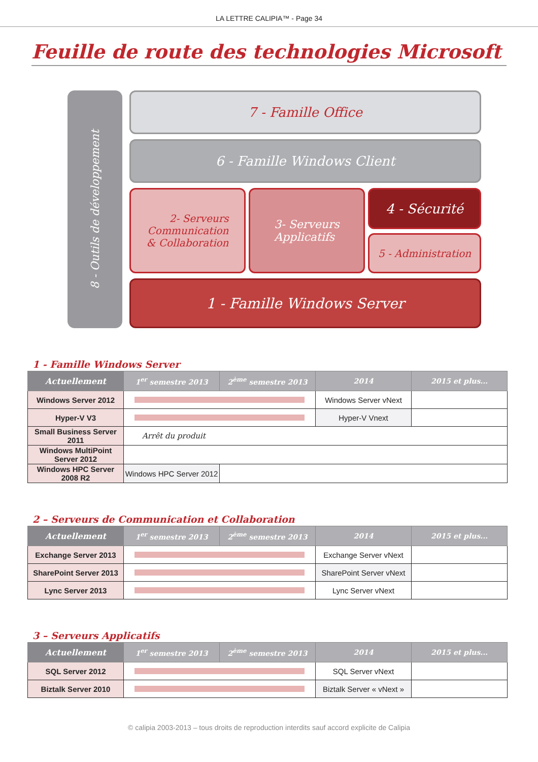LA LETTRE CALIPIA™ - Page 34
Feuille de route des technologies Microsoft
8 - Outils de développement
7 - Famille Office
6 - Famille Windows Client
2- Serveurs
Communication
& Collaboration
3- Serveurs
Applicatifs
4 - Sécurité
5 - Administration
1 - Famille Windows Server
1 - Famille Windows Server
| Actuellement | 1<sup>er</sup> semestre 2013 | 2<sup>ème</sup> semestre 2013 | 2014 | 2015 et plus... |
| --- | --- | --- | --- | --- |
| Windows Server 2012 | | | Windows Server vNext | |
| Hyper-V V3 | | | Hyper-V Vnext | |
| Small Business Server 2011 | Arrêt du produit | | | |
| Windows MultiPoint Server 2012 | | | | |
| Windows HPC Server 2008 R2 | Windows HPC Server 2012 | | | |
2 – Serveurs de Communication et Collaboration
| Actuellement | 1<sup>er</sup> semestre 2013 | 2<sup>ème</sup> semestre 2013 | 2014 | 2015 et plus... |
| --- | --- | --- | --- | --- |
| Exchange Server 2013 | | | Exchange Server vNext | |
| SharePoint Server 2013 | | | SharePoint Server vNext | |
| Lync Server 2013 | | | Lync Server vNext | |
3 – Serveurs Applicatifs
| Actuellement | 1<sup>er</sup> semestre 2013 | 2<sup>ème</sup> semestre 2013 | 2014 | 2015 et plus... |
| --- | --- | --- | --- | --- |
| SQL Server 2012 | | | SQL Server vNext | |
| Biztalk Server 2010 | | | Biztalk Server « vNext » | |
© calipia 2003-2013 – tous droits de reproduction interdits sauf accord explicite de Calipia